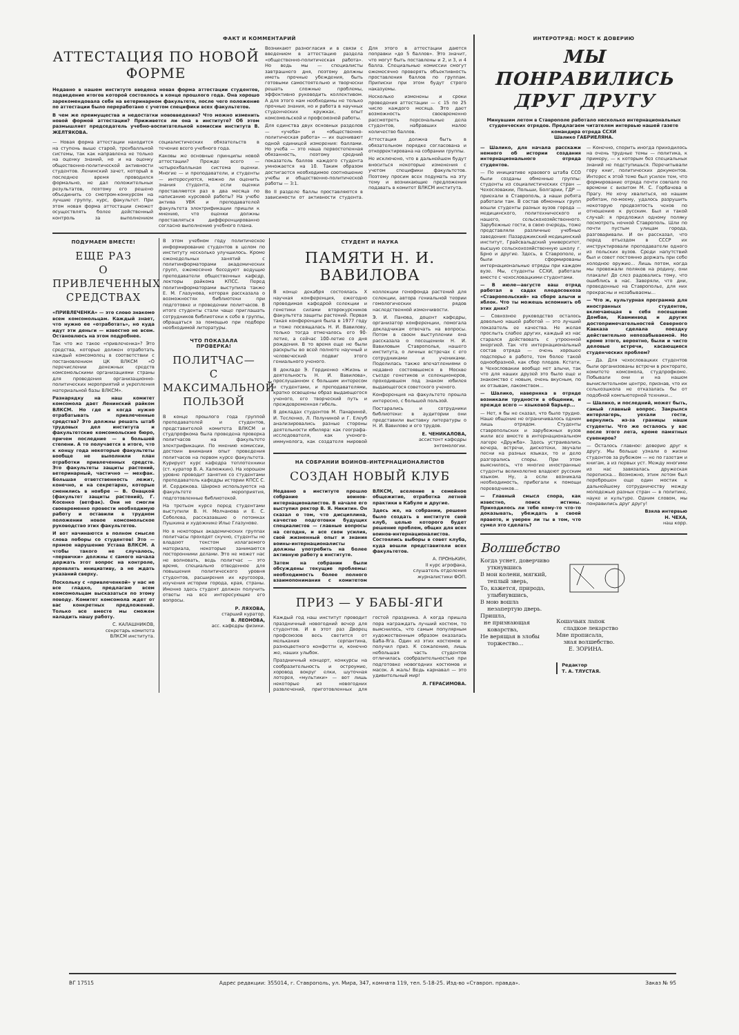ФАКТ И КОММЕНТАРИЙ
АТТЕСТАЦИЯ ПО НОВОЙ ФОРМЕ
Недавно в нашем институте введена новая форма аттестации студентов, подведение итогов которой состоялось в конце прошлого года. Она хорошо зарекомендовала себя на ветеринарном факультете, после чего положение по аттестации было переработано с учетом специфики всех факультетов.
В чем же преимущества и недостатки нововведения? Что можно изменить новой формой аттестации? Приживется ли она в институте? Об этом размышляет председатель учебно-воспитательной комиссии института В. ЖЕЛТЯКОВА.
— Новая форма аттестации находится на ступень выше старой, трехбалльной системы, так как направлена не только на оценку знаний, но и на оценку общественно-политической активности студентов. Ленинский зачет, который в последнее время проводился формально, не дал положительных результатов, поэтому его решено объединить со смотром-конкурсом на лучшие группу, курс, факультет. При этом новая форма аттестации сможет осуществлять более действенный контроль за выполнением социалистических обязательств в течение всего учебного года.
Каковы же основные принципы новой аттестации? Прежде всего — четырехбалльная система оценки. Многие — и преподаватели, и студенты — интересуются, можно ли оценить знания студента, если оценки проставляются раз в два месяца по написанию курсовой работы? На учебе актива УВК и преподавателей факультета электрификации пришли к мнению, что оценки должны проставляться дифференцированно согласно выполнению учебного плана.
Возникают разногласия и в связи с введением в аттестацию раздела «общественно-политическая работа». Но ведь мы — специалисты завтрашнего дня, поэтому должны иметь прочные убеждения, быть готовыми самостоятельно и творчески решать сложные проблемы, эффективно руководить коллективом. А для этого нам необходимы не только прочные знания, но и работа в научных студенческих кружках, опыт комсомольской и профсоюзной работы.
Для единства двух основных разделов — «учеба» и «общественно-политическая работа» — их оценивают одной единицей измерения: баллами. Но учеба — это наша первостепенная обязанность, поэтому средний показатель баллов каждого студента умножается на 10. Таким образом достигается необходимое соотношение учебы и общественно-политической работы — 3:1.
Во II разделе баллы проставляются в зависимости от активности студента. Для этого в аттестации даются поправки «до 5 баллов». Это значит, что могут быть поставлены и 2, и 3, и 4 балла. Специальные комиссии смогут ежемесячно проверять объективность проставления баллов по группам. Приписки при этом будут строго наказуемы.
Несколько изменены и сроки проведения аттестации — с 15 по 25 число каждого месяца. Это дает возможность своевременно рассмотреть персональные дела студентов, набравших малое количество баллов.
Аттестация должна быть в обязательном порядке согласована и откорректирована на собрании группы.
Не исключено, что в дальнейшем будут вноситься некоторые изменения с учетом специфики факультетов. Поэтому просим всех подумать на эту тему и возникающие предложения подавать в комитет ВЛКСМ института.
ПОДУМАЕМ ВМЕСТЕ!
ЕЩЕ РАЗ
О ПРИВЛЕЧЕННЫХ
СРЕДСТВАХ
«ПРИВЛЕЧЕНКА» — это слово знакомо всем комсомольцам. Каждый знает, что нужно ее «отработать», но куда идут эти деньги — известно не всем. Остановлюсь на этом подробнее.
Так что же такое «привлеченка»? Это средства, которые должен отработать каждый комсомолец в соответствии с постановлением ЦК ВЛКСМ «О перечислении денежных средств комсомольскими организациями страны для проведения организационно-политических мероприятий и укрепления материальной базы ВЛКСМ».
Разнарядку на наш комитет комсомола дает Ленинский райком ВЛКСМ. Но где и когда нужно отрабатывать привлеченные средства? Это должны решать штаб трудовых дел института и факультетские комсомольские бюро, причем последние — в большей степени. А то получается в итоге, что к концу года некоторые факультеты вообще не выполнили план отработки привлеченных средств. Это факультеты защиты растений, ветеринарный, частично — мехфак. Большая ответственность лежит, конечно, и на секретарях, которые сменились в ноябре — В. Онацкой (факультет защиты растений), Г. Косенко (ветфак). Они не смогли своевременно провести необходимую работу и оставили в трудном положении новое комсомольское руководство этих факультетов.
И вот начинаются в полном смысле слова поборы со студентов! Это — прямое нарушение Устава ВЛКСМ. А чтобы такого не случалось, «первички» должны с самого начала держать этот вопрос на контроле, проявлять инициативу, а не ждать указаний сверху.
Поскольку с «привлеченкой» у нас не все гладко, предлагаю всем комсомольцам высказаться по этому поводу. Комитет комсомола ждет от вас конкретных предложений. Только все вместе мы сможем наладить нашу работу.
С. КАЛАШНИКОВ,
секретарь комитета
ВЛКСМ института.
В этом учебном году политическое информирование студентов в целом по институту несколько улучшилось. Кроме еженедельных занятий с политинформаторами академических групп, ежемесячно беседуют ведущие преподаватели общественных кафедр, лекторы райкома КПСС. Перед политинформаторами выступила также Е. М. Глазунова, которая рассказала о возможностях библиотеки при подготовке и проведении политчасов. В итоге студенты стали чаще приглашать сотрудников библиотеки к себе в группы, обращаться за помощью при подборе необходимой литературы.
ЧТО ПОКАЗАЛА
ПРОВЕРКА!
ПОЛИТЧАС—
С МАКСИМАЛЬНОЙ
ПОЛЬЗОЙ
В конце прошлого года группой преподавателей и студентов, представителей комитета ВЛКСМ и студпрофкома была проведена проверка политчасов на факультете электрификации. По мнению комиссии, достоин внимания опыт проведения политчасов на первом курсе факультета. Курирует курс кафедра теплотехники (ст. куратор В. А. Халюжкин). На хорошем уровне проводит занятия со студентами преподаватель кафедры истории КПСС С. И. Сердюкова. Широко используются на факультете мероприятия, подготовленные библиотекой.
На третьем курсе перед студентами выступили В. Н. Молчанова и Е. С. Соболева, рассказавшие о потомках Пушкина и художнике Илье Глазунове.
Но в некоторых академических группах политчасы проходят скучно, студенты не владеют текстом излагаемого материала, некоторые занимаются посторонними делами. Это не может нас не волновать, ведь политчас — это время, специально отведенное для повышения политического уровня студентов, расширения их кругозора, изучения истории города, края, страны. Именно здесь студент должен получить ответы на все интересующие его вопросы.
Р. ЛЯХОВА,
старший куратор,
В. ЛЕОНОВА,
асс. кафедры физики.
СТУДЕНТ И НАУКА
ПАМЯТИ Н. И. ВАВИЛОВА
В конце декабря состоялась X научная конференция, ежегодно проводимая кафедрой селекции и генетики силами второкурсников факультета защиты растений. Первая такая конференция была в 1977 году и тоже посвящалась Н. И. Вавилову, только тогда отмечалось его 90-летие, а сейчас 100-летие со дня рождения. В то время еще не были раскрыты во всей полноте научный и человеческий подвиг этого гениального ученого.
В докладе Э. Гордиенко «Жизнь и деятельность Н. И. Вавилова», прослушанном с большим интересом и студентами, и преподавателями, кратко освещены образ выдающегося ученого, его творческий путь и преждевременная гибель.
В докладах студентов М. Панариной, И. Тесленко, Л. Полуниной и Г. Елеуб анализировались разные стороны деятельности юбиляра: как географа-исследователя, как ученого-иммунолога, как создателя мировой коллекции генофонда растений для селекции, автора гениальной теории гомологических рядов наследственной изменчивости.
Э. И. Панова, доцент кафедры, организатор конференции, помогала докладчикам отвечать на вопросы. Потом в своем выступлении она рассказала о посещениях Н. И. Вавиловым Ставрополья, нашего института, о личных встречах с его сотрудниками и учениками. Поделилась также впечатлениями о недавно состоявшемся в Москве съезде генетиков и селекционеров, проходившем под знаком юбилея выдающегося советского ученого.
Конференция на факультете прошла интересно, с большой пользой.
Постарались и сотрудники библиотеки: в аудитории они представили выставку литературы о Н. И. Вавилове и его трудов.
Е. ЧЕНИКАЛОВА,
ассистент кафедры
энтомологии.
НА СОБРАНИИ ВОИНОВ-ИНТЕРНАЦИОНАЛИСТОВ
СОЗДАН НОВЫЙ КЛУБ
Недавно в институте прошло собрание воинов-интернационалистов. В начале его выступил ректор В. Я. Никитин. Он сказал о том, что дисциплина, качество подготовки будущих специалистов — главные вопросы на сегодня, и все свои усилия, свой жизненный опыт и знания воины-интернационалисты должны употребить на более активную работу в институте.
Затем на собрании были обсуждены текущие проблемы: необходимость более полного взаимопонимания с комитетом ВЛКСМ, вселение в семейное общежитие, отработка летней практики в Кабуле и другие.
Здесь же, на собрании, решено было создать в институте свой клуб, целью которого будет решение проблем, общих для всех воинов-интернационалистов. Состоялись выборы в совет клуба, куда вошли представители всех факультетов.
А. ПРОНЬКИН,
II курс агрофака,
слушатель отделения
журналистики ФОП.
ПРИЗ — У БАБЫ-ЯГИ
Каждый год наш институт проводит праздничный новогодний вечер для студентов. И в этот раз Дворец профсоюзов весь светится от мелькания серпантина, разноцветного конфетти и, конечно же, наших улыбок.
Праздничный концерт, конкурсы на сообразительность и остроумие, хоровод вокруг елки, шуточная лотерея, «мультики» — вот лишь некоторые из новогодних развлечений, приготовленных для гостей праздника. А когда пришла пора награждать лучший костюм, то выяснилось, что самым популярным художественным образом оказалась Баба-Яга. Один из этих костюмов и получил приз. К сожалению, лишь небольшая часть студентов отличилась сообразительностью при подготовке новогодних костюмов и масок. А жаль! Ведь карнавал — это удивительный мир!
Л. ГЕРАСИМОВА.
ИНТЕРОТРЯД: МОСТ К ДОВЕРИЮ
МЫ ПОНРАВИЛИСЬ
ДРУГ ДРУГУ
Минувшим летом в Ставрополе работало несколько интернациональных студенческих отрядов. Предлагаем читателям интервью нашей газете командира отряда СCXИ
Шалико ГАБРИЕЛЯНА.
— Шалико, для начала расскажи немного об истории создания интернационального отряда студентов.
— По инициативе краевого штаба ССО были созданы обменные группы: студенты из социалистических стран — Чехословакии, Польши, Болгарии, ГДР — приехали в Ставрополь, а наши ребята работали там. В состав обменных групп вошли студенты разных вузов города — медицинского, политехнического и нашего, сельскохозяйственного. Зарубежные гости, в свою очередь, тоже представляли различные учебные заведения: Пазарджикский медицинский институт, Грайсвальдский университет, высшую сельскохозяйственную школу г. Брно и другие. Здесь, в Ставрополе, и были сформированы интернациональные отряды при каждом вузе. Мы, студенты ССХИ, работали вместе с чехословацкими студентами.
— В июле—августе ваш отряд работал в садах плодосовхоза «Ставропольский» на сборе алычи и яблок. Что ты можешь вспомнить об этих днях?
— Совхозное руководство осталось довольно нашей работой — это лучший показатель ее качества. Не желая прослыть слабее других, каждый из нас старался действовать с утроенной энергией. Так что интернациональный состав отряда — очень хорошее подспорье в работе, тем более такой однообразной, как сбор плодов. Кстати, в Чехословакии вообще нет алычи, так что для наших друзей это было еще и знакомство с новым, очень вкусным, по их отзывам, лакомством...
— Шалико, наверняка в отряде возникали трудности в общении, и прежде всего — языковой барьер...
— Нет, я бы не сказал, что было трудно. Наше общение не ограничивалось одним лишь отрядом. Студенты ставропольских и зарубежных вузов жили все вместе в интернациональном лагере «Дружба». Здесь устраивались вечера, встречи, дискотеки, звучали песни на разных языках, то и дело разгорались споры. При этом выяснилось, что многие иностранные студенты великолепно владеют русским языком. Ну, а если возникала необходимость, прибегали к помощи переводчиков...
— Главный смысл спора, как известно, поиск истины. Приходилось ли тебе кому-то что-то доказывать, убеждать в своей правоте, и уверен ли ты в том, что сумел это сделать?
— Конечно, спорить иногда приходилось на очень трудные темы — политика, к примеру, — к которым без специальных знаний не подступишься. Перечитывали гору книг, политических документов. Интерес к этой теме был усилен тем, что формирование отряда почти совпало по времени с визитом М. С. Горбачева в Прагу. Не хочу хвалиться, но нашим ребятам, по-моему, удалось разрушить некоторую предвзятость чехов по отношению к русским. Был и такой случай: я предложил одному поляку посмотреть ночной Ставрополь. Шли по почти пустым улицам города, разговаривали. И он рассказал, что перед отъездом в СССР их инструктировали преподаватели одного из польских вузов. Среди напутствий был и совет постоянно держать при себе холодное оружие... Лишь потом, когда мы провожали поляков на родину, они плакали! До слез радовались тому, что ошиблись в нас. Заверяли, что дни, проведенные на Ставрополье, для них прекрасны и незабываемы...
— Что ж, культурная программа для иностранных студентов, включающая в себя посещение Домбая, Кавминвод и других достопримечательностей Северного Кавказа сделала поездку действительно непозабываемой. Но кроме этого, вероятно, были и чисто деловые встречи, касающиеся студенческих проблем?
— Да. Для чехословацких студентов были организованы встречи в ректорате, комитете комсомола, студпрофкоме. Побывали они и на нашем вычислительном центре, признав, что их сельхозшкола не отказалась бы от подобной компьютерной техники...
— Шалико, и последний, может быть, самый главный вопрос. Закрылся интерлагерь, уехали гости, вернулись из-за границы наши студенты. Что же осталось у вас после этого лета, кроме памятных сувениров?
— Осталось главное: доверие друг к другу. Мы больше узнали о жизни студентов за рубежом — не по газетам и книгам, а из первых уст. Между многими из нас завязалась дружеская переписка... Возможно, этим летом был переброшен еще один мостик к дальнейшему сотрудничеству между молодежью разных стран — в политике, науке и культуре. Одним словом, мы понравились друг другу!
Взяла интервью
Н. ЧЕХА,
наш корр.
Волшебство
Когда уснет, доверчиво
уткнувшись
В мои колени, мягкий,
теплый зверь,
То, кажется, природа,
улыбнувшись,
В мою вошла
незапертую дверь.
Пришла,
не признающая
коварства,
Не верящая в злобы
торжество...
Кошачьих лапок
сладкое лекарство
Мне прописала,
зная волшебство.
Е. ЗОРИНА.
Редактор
Т. А. ТЛУСТАЯ.
ВГ 17515 Адрес редакции: 355014, г. Ставрополь, ул. Мира, 347, комната 119, тел. 5-18-25. Изд-во «Ставроп. правда». Заказ № 95